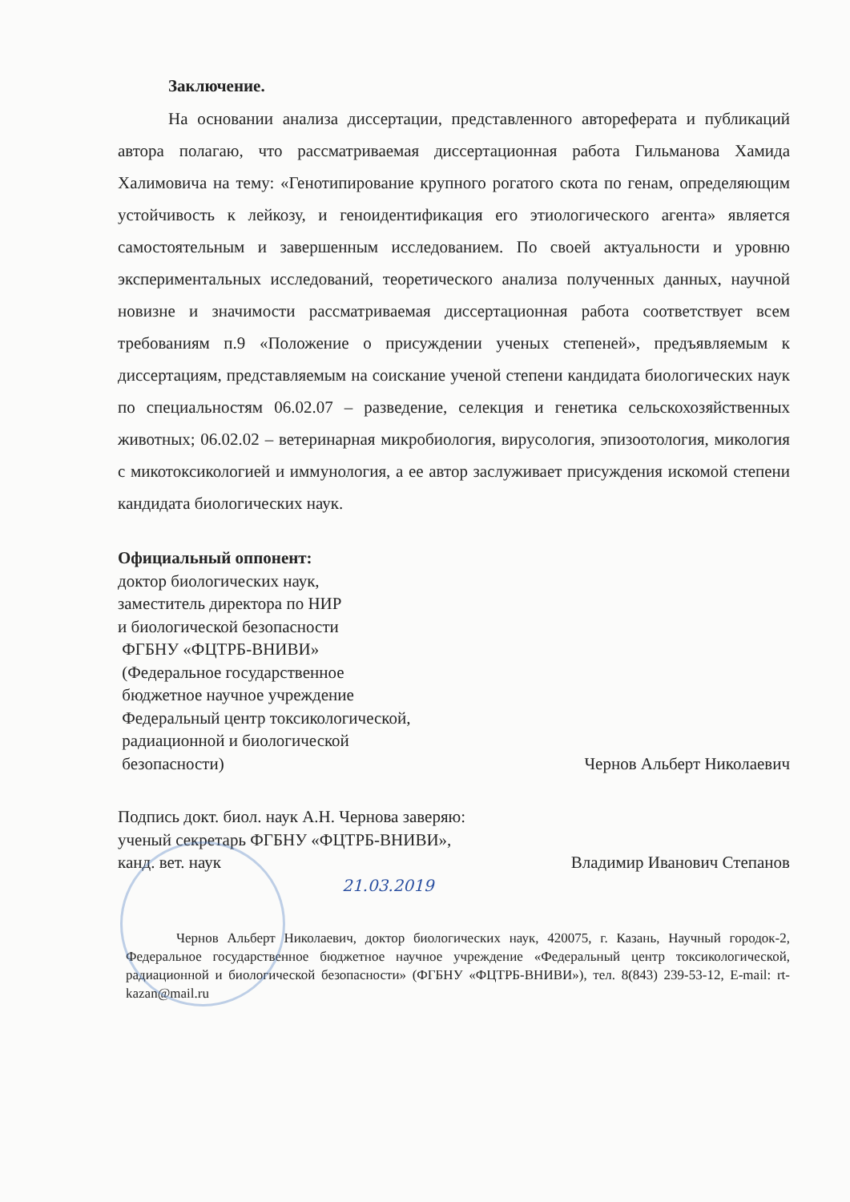Заключение.
На основании анализа диссертации, представленного автореферата и публикаций автора полагаю, что рассматриваемая диссертационная работа Гильманова Хамида Халимовича на тему: «Генотипирование крупного рогатого скота по генам, определяющим устойчивость к лейкозу, и геноидентификация его этиологического агента» является самостоятельным и завершенным исследованием. По своей актуальности и уровню экспериментальных исследований, теоретического анализа полученных данных, научной новизне и значимости рассматриваемая диссертационная работа соответствует всем требованиям п.9 «Положение о присуждении ученых степеней», предъявляемым к диссертациям, представляемым на соискание ученой степени кандидата биологических наук по специальностям 06.02.07 – разведение, селекция и генетика сельскохозяйственных животных; 06.02.02 – ветеринарная микробиология, вирусология, эпизоотология, микология с микотоксикологией и иммунология, а ее автор заслуживает присуждения искомой степени кандидата биологических наук.
Официальный оппонент:
доктор биологических наук,
заместитель директора по НИР
и биологической безопасности
ФГБНУ «ФЦТРБ-ВНИВИ»
(Федеральное государственное
бюджетное научное учреждение
Федеральный центр токсикологической,
радиационной и биологической
безопасности) Чернов Альберт Николаевич
Подпись докт. биол. наук А.Н. Чернова заверяю:
ученый секретарь ФГБНУ «ФЦТРБ-ВНИВИ»,
канд. вет. наук Владимир Иванович Степанов
21.03.2019
Чернов Альберт Николаевич, доктор биологических наук, 420075, г. Казань, Научный городок-2, Федеральное государственное бюджетное научное учреждение «Федеральный центр токсикологической, радиационной и биологической безопасности» (ФГБНУ «ФЦТРБ-ВНИВИ»), тел. 8(843) 239-53-12, E-mail: rt-kazan@mail.ru